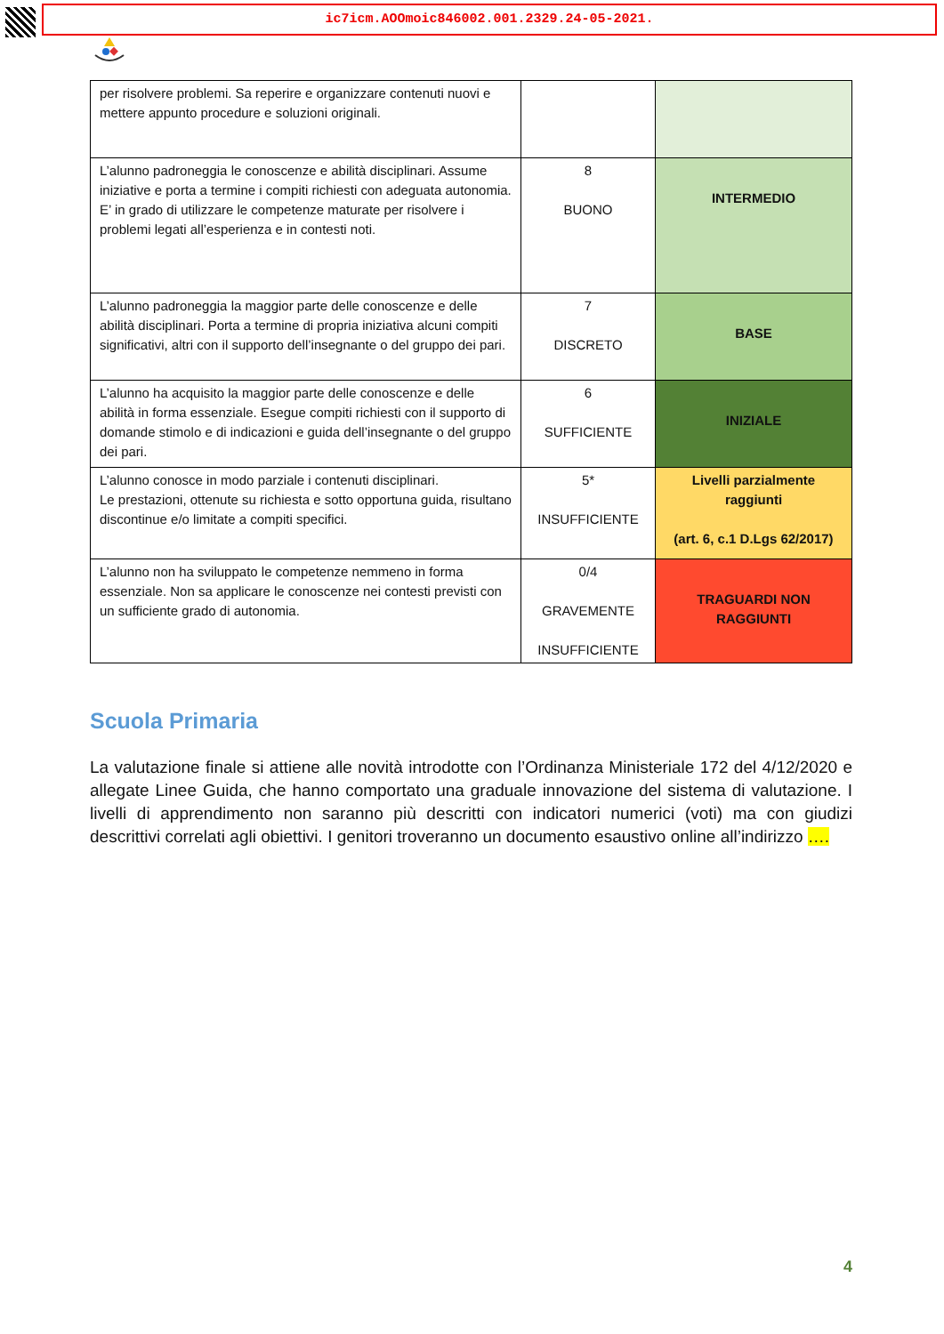ic7icm.AOOmoic846002.001.2329.24-05-2021.
| per risolvere problemi. Sa reperire e organizzare contenuti nuovi e mettere appunto procedure e soluzioni originali. | | |
| L’alunno padroneggia le conoscenze e abilità disciplinari. Assume iniziative e porta a termine i compiti richiesti con adeguata autonomia. E’ in grado di utilizzare le competenze maturate per risolvere i problemi legati all’esperienza e in contesti noti. | 8 BUONO | INTERMEDIO |
| L’alunno padroneggia la maggior parte delle conoscenze e delle abilità disciplinari. Porta a termine di propria iniziativa alcuni compiti significativi, altri con il supporto dell’insegnante o del gruppo dei pari. | 7 DISCRETO | BASE |
| L’alunno ha acquisito la maggior parte delle conoscenze e delle abilità in forma essenziale. Esegue compiti richiesti con il supporto di domande stimolo e di indicazioni e guida dell’insegnante o del gruppo dei pari. | 6 SUFFICIENTE | INIZIALE |
| L’alunno conosce in modo parziale i contenuti disciplinari. Le prestazioni, ottenute su richiesta e sotto opportuna guida, risultano discontinue e/o limitate a compiti specifici. | 5* INSUFFICIENTE | Livelli parzialmente raggiunti (art. 6, c.1 D.Lgs 62/2017) |
| L’alunno non ha sviluppato le competenze nemmeno in forma essenziale. Non sa applicare le conoscenze nei contesti previsti con un sufficiente grado di autonomia. | 0/4 GRAVEMENTE INSUFFICIENTE | TRAGUARDI NON RAGGIUNTI |
Scuola Primaria
La valutazione finale si attiene alle novità introdotte con l’Ordinanza Ministeriale 172 del 4/12/2020 e allegate Linee Guida, che hanno comportato una graduale innovazione del sistema di valutazione. I livelli di apprendimento non saranno più descritti con indicatori numerici (voti) ma con giudizi descrittivi correlati agli obiettivi. I genitori troveranno un documento esaustivo online all’indirizzo ….
4